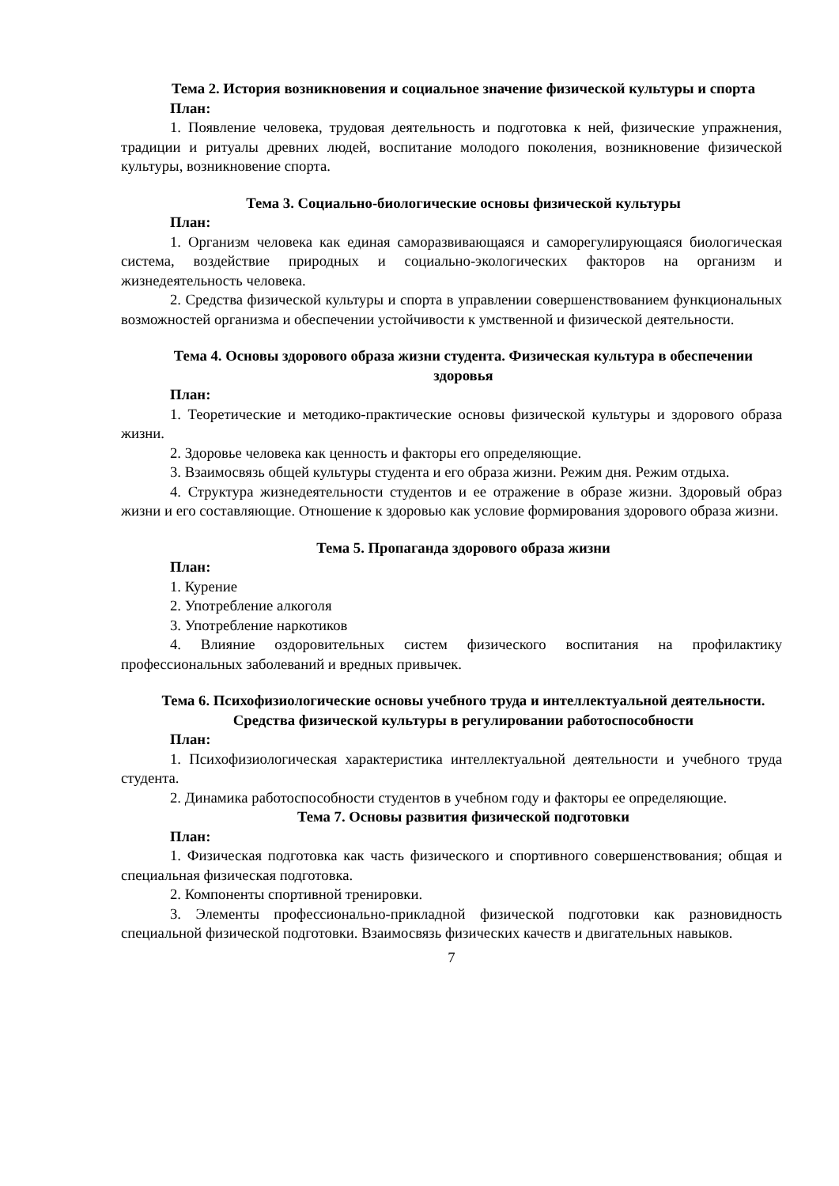Тема 2. История возникновения и социальное значение физической культуры и спорта
План:
1. Появление человека, трудовая деятельность и подготовка к ней, физические упражнения, традиции и ритуалы древних людей, воспитание молодого поколения, возникновение физической культуры, возникновение спорта.
Тема 3. Социально-биологические основы физической культуры
План:
1. Организм человека как единая саморазвивающаяся и саморегулирующаяся биологическая система, воздействие природных и социально-экологических факторов на организм и жизнедеятельность человека.
2. Средства физической культуры и спорта в управлении совершенствованием функциональных возможностей организма и обеспечении устойчивости к умственной и физической деятельности.
Тема 4. Основы здорового образа жизни студента. Физическая культура в обеспечении здоровья
План:
1. Теоретические и методико-практические основы физической культуры и здорового образа жизни.
2. Здоровье человека как ценность и факторы его определяющие.
3. Взаимосвязь общей культуры студента и его образа жизни. Режим дня. Режим отдыха.
4. Структура жизнедеятельности студентов и ее отражение в образе жизни. Здоровый образ жизни и его составляющие. Отношение к здоровью как условие формирования здорового образа жизни.
Тема 5. Пропаганда здорового образа жизни
План:
1. Курение
2. Употребление алкоголя
3. Употребление наркотиков
4. Влияние оздоровительных систем физического воспитания на профилактику профессиональных заболеваний и вредных привычек.
Тема 6. Психофизиологические основы учебного труда и интеллектуальной деятельности. Средства физической культуры в регулировании работоспособности
План:
1. Психофизиологическая характеристика интеллектуальной деятельности и учебного труда студента.
2. Динамика работоспособности студентов в учебном году и факторы ее определяющие.
Тема 7. Основы развития физической подготовки
План:
1. Физическая подготовка как часть физического и спортивного совершенствования; общая и специальная физическая подготовка.
2. Компоненты спортивной тренировки.
3. Элементы профессионально-прикладной физической подготовки как разновидность специальной физической подготовки. Взаимосвязь физических качеств и двигательных навыков.
7